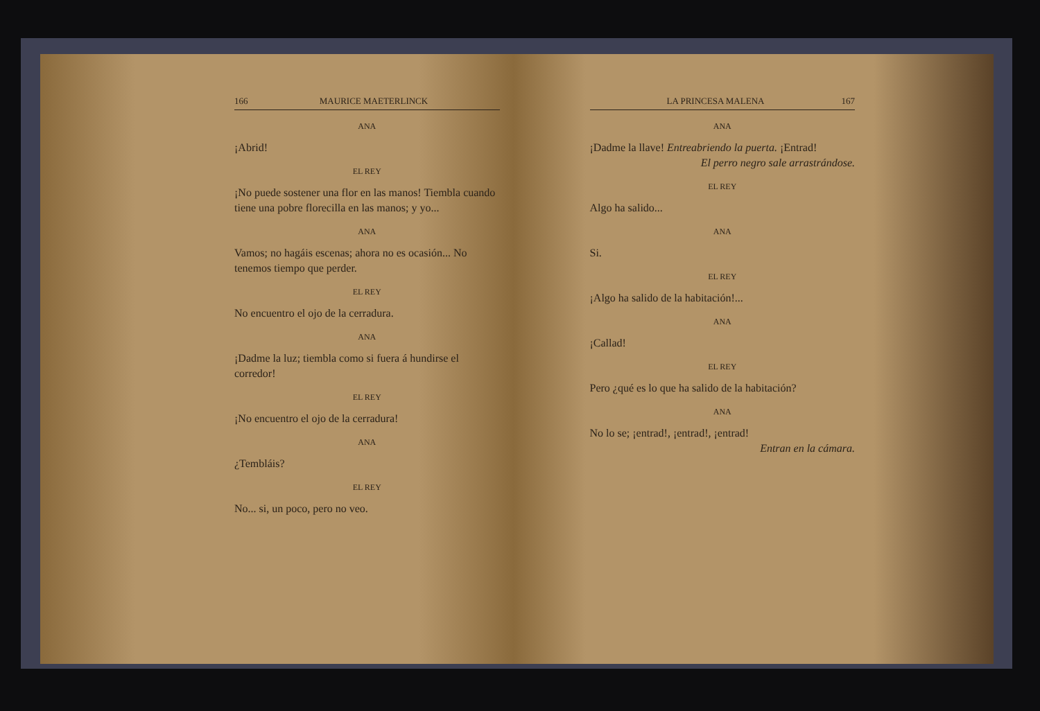166 MAURICE MAETERLINCK
ANA
¡Abrid!
EL REY
¡No puede sostener una flor en las manos! Tiembla cuando tiene una pobre florecilla en las manos; y yo...
ANA
Vamos; no hagáis escenas; ahora no es ocasión... No tenemos tiempo que perder.
EL REY
No encuentro el ojo de la cerradura.
ANA
¡Dadme la luz; tiembla como si fuera á hundirse el corredor!
EL REY
¡No encuentro el ojo de la cerradura!
ANA
¿Tembláis?
EL REY
No... si, un poco, pero no veo.
LA PRINCESA MALENA 167
ANA
¡Dadme la llave! Entreabriendo la puerta. ¡Entrad!
El perro negro sale arrastrándose.
EL REY
Algo ha salido...
ANA
Si.
EL REY
¡Algo ha salido de la habitación!...
ANA
¡Callad!
EL REY
Pero ¿qué es lo que ha salido de la habitación?
ANA
No lo se; ¡entrad!, ¡entrad!, ¡entrad!
Entran en la cámara.